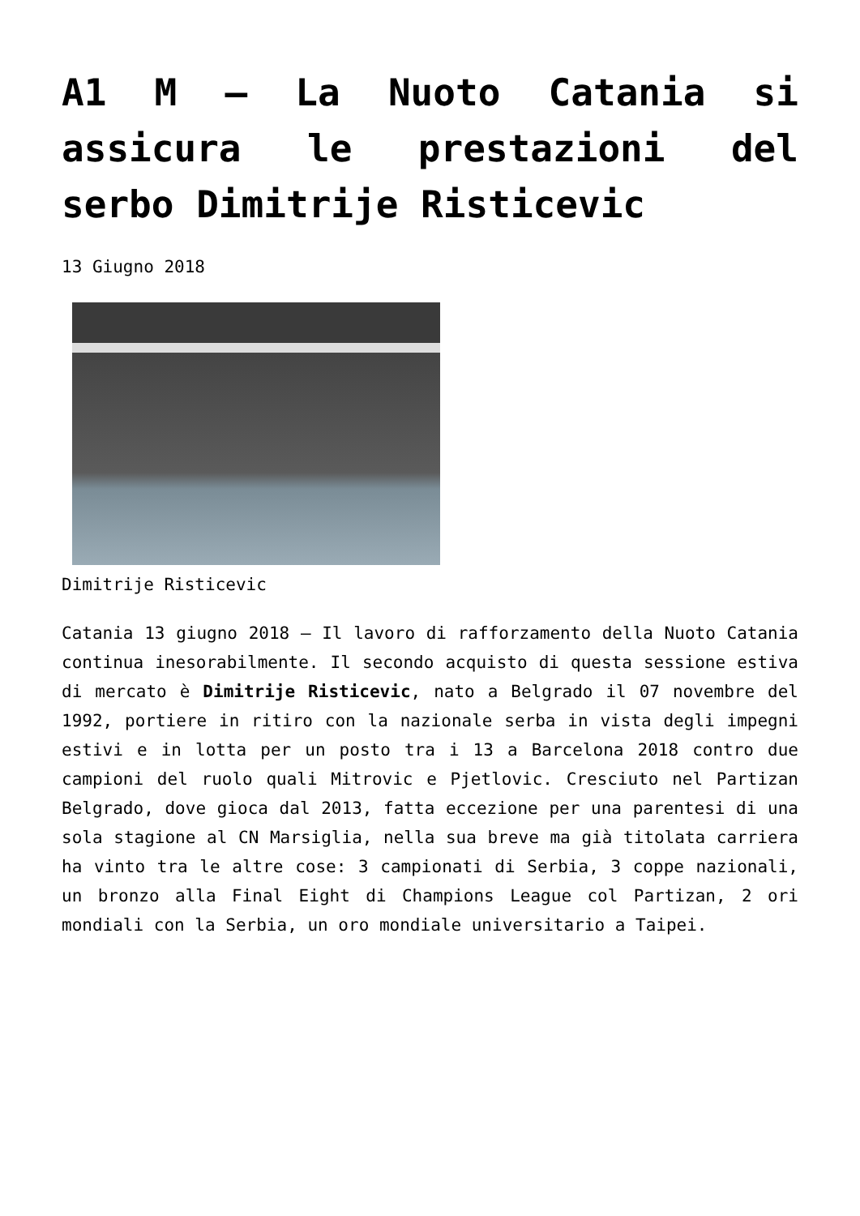A1 M – La Nuoto Catania si assicura le prestazioni del serbo Dimitrije Risticevic
13 Giugno 2018
Dimitrije Risticevic
Catania 13 giugno 2018 – Il lavoro di rafforzamento della Nuoto Catania continua inesorabilmente. Il secondo acquisto di questa sessione estiva di mercato è Dimitrije Risticevic, nato a Belgrado il 07 novembre del 1992, portiere in ritiro con la nazionale serba in vista degli impegni estivi e in lotta per un posto tra i 13 a Barcelona 2018 contro due campioni del ruolo quali Mitrovic e Pjetlovic. Cresciuto nel Partizan Belgrado, dove gioca dal 2013, fatta eccezione per una parentesi di una sola stagione al CN Marsiglia, nella sua breve ma già titolata carriera ha vinto tra le altre cose: 3 campionati di Serbia, 3 coppe nazionali, un bronzo alla Final Eight di Champions League col Partizan, 2 ori mondiali con la Serbia, un oro mondiale universitario a Taipei.